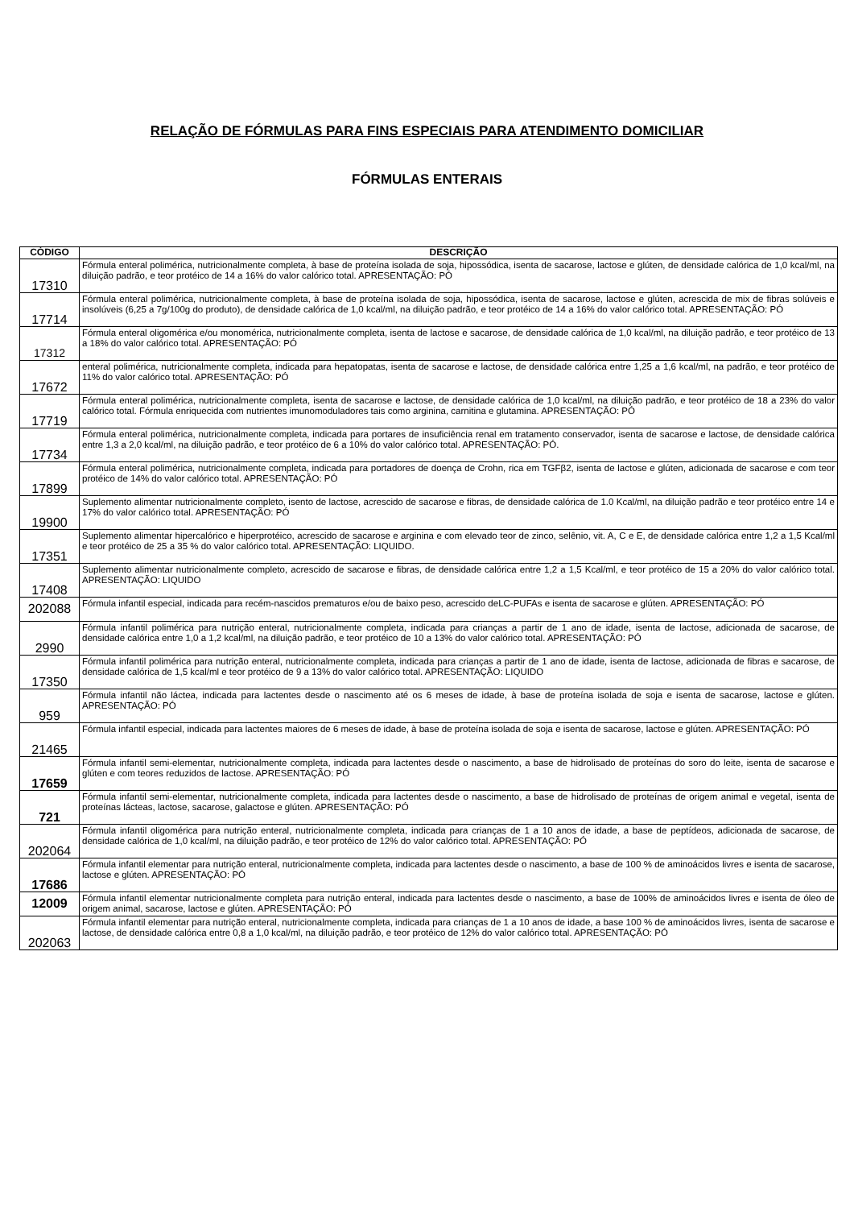RELAÇÃO DE FÓRMULAS PARA FINS ESPECIAIS PARA ATENDIMENTO DOMICILIAR
FÓRMULAS ENTERAIS
| CÓDIGO | DESCRIÇÃO |
| --- | --- |
| 17310 | Fórmula enteral polimérica, nutricionalmente completa, à base de proteína isolada de soja, hipossódica, isenta de sacarose, lactose e glúten, de densidade calórica de 1,0 kcal/ml, na diluição padrão, e teor protéico de 14 a 16% do valor calórico total. APRESENTAÇÃO: PÓ |
| 17714 | Fórmula enteral polimérica, nutricionalmente completa, à base de proteína isolada de soja, hipossódica, isenta de sacarose, lactose e glúten, acrescida de mix de fibras solúveis e insolúveis (6,25 a 7g/100g do produto), de densidade calórica de 1,0 kcal/ml, na diluição padrão, e teor protéico de 14 a 16% do valor calórico total. APRESENTAÇÃO: PÓ |
| 17312 | Fórmula enteral oligomérica e/ou monomérica, nutricionalmente completa, isenta de lactose e sacarose, de densidade calórica de 1,0 kcal/ml, na diluição padrão, e teor protéico de 13 a 18% do valor calórico total. APRESENTAÇÃO: PÓ |
| 17672 | enteral polimérica, nutricionalmente completa, indicada para hepatopatas, isenta de sacarose e lactose, de densidade calórica entre 1,25 a 1,6 kcal/ml, na padrão, e teor protéico de 11% do valor calórico total. APRESENTAÇÃO: PÓ |
| 17719 | Fórmula enteral polimérica, nutricionalmente completa, isenta de sacarose e lactose, de densidade calórica de 1,0 kcal/ml, na diluição padrão, e teor protéico de 18 a 23% do valor calórico total. Fórmula enriquecida com nutrientes imunomoduladores tais como arginina, carnitina e glutamina. APRESENTAÇÃO: PÓ |
| 17734 | Fórmula enteral polimérica, nutricionalmente completa, indicada para portares de insuficiência renal em tratamento conservador, isenta de sacarose e lactose, de densidade calórica entre 1,3 a 2,0 kcal/ml, na diluição padrão, e teor protéico de 6 a 10% do valor calórico total. APRESENTAÇÃO: PÓ. |
| 17899 | Fórmula enteral polimérica, nutricionalmente completa, indicada para portadores de doença de Crohn, rica em TGFβ2, isenta de lactose e glúten, adicionada de sacarose e com teor protéico de 14% do valor calórico total. APRESENTAÇÃO: PÓ |
| 19900 | Suplemento alimentar nutricionalmente completo, isento de lactose, acrescido de sacarose e fibras, de densidade calórica de 1.0 Kcal/ml, na diluição padrão e teor protéico entre 14 e 17% do valor calórico total. APRESENTAÇÃO: PÓ |
| 17351 | Suplemento alimentar hipercalórico e hiperprotéico, acrescido de sacarose e arginina e com elevado teor de zinco, selênio, vit. A, C e E, de densidade calórica entre 1,2 a 1,5 Kcal/ml e teor protéico de 25 a 35 % do valor calórico total. APRESENTAÇÃO: LIQUIDO. |
| 17408 | Suplemento alimentar nutricionalmente completo, acrescido de sacarose e fibras, de densidade calórica entre 1,2 a 1,5 Kcal/ml, e teor protéico de 15 a 20% do valor calórico total. APRESENTAÇÃO: LIQUIDO |
| 202088 | Fórmula infantil especial, indicada para recém-nascidos prematuros e/ou de baixo peso, acrescido deLC-PUFAs e isenta de sacarose e glúten. APRESENTAÇÃO: PÓ |
| 2990 | Fórmula infantil polimérica para nutrição enteral, nutricionalmente completa, indicada para crianças a partir de 1 ano de idade, isenta de lactose, adicionada de sacarose, de densidade calórica entre 1,0 a 1,2 kcal/ml, na diluição padrão, e teor protéico de 10 a 13% do valor calórico total. APRESENTAÇÃO: PÓ |
| 17350 | Fórmula infantil polimérica para nutrição enteral, nutricionalmente completa, indicada para crianças a partir de 1 ano de idade, isenta de lactose, adicionada de fibras e sacarose, de densidade calórica de 1,5 kcal/ml e teor protéico de 9 a 13% do valor calórico total. APRESENTAÇÃO: LIQUIDO |
| 959 | Fórmula infantil não láctea, indicada para lactentes desde o nascimento até os 6 meses de idade, à base de proteína isolada de soja e isenta de sacarose, lactose e glúten. APRESENTAÇÃO: PÓ |
| 21465 | Fórmula infantil especial, indicada para lactentes maiores de 6 meses de idade, à base de proteína isolada de soja e isenta de sacarose, lactose e glúten. APRESENTAÇÃO: PÓ |
| 17659 | Fórmula infantil semi-elementar, nutricionalmente completa, indicada para lactentes desde o nascimento, a base de hidrolisado de proteínas do soro do leite, isenta de sacarose e glúten e com teores reduzidos de lactose. APRESENTAÇÃO: PÓ |
| 721 | Fórmula infantil semi-elementar, nutricionalmente completa, indicada para lactentes desde o nascimento, a base de hidrolisado de proteínas de origem animal e vegetal, isenta de proteínas lácteas, lactose, sacarose, galactose e glúten. APRESENTAÇÃO: PÓ |
| 202064 | Fórmula infantil oligomérica para nutrição enteral, nutricionalmente completa, indicada para crianças de 1 a 10 anos de idade, a base de peptídeos, adicionada de sacarose, de densidade calórica de 1,0 kcal/ml, na diluição padrão, e teor protéico de 12% do valor calórico total. APRESENTAÇÃO: PÓ |
| 17686 | Fórmula infantil elementar para nutrição enteral, nutricionalmente completa, indicada para lactentes desde o nascimento, a base de 100 % de aminoácidos livres e isenta de sacarose, lactose e glúten. APRESENTAÇÃO: PÓ |
| 12009 | Fórmula infantil elementar nutricionalmente completa para nutrição enteral, indicada para lactentes desde o nascimento, a base de 100% de aminoácidos livres e isenta de óleo de origem animal, sacarose, lactose e glúten. APRESENTAÇÃO: PÓ |
| 202063 | Fórmula infantil elementar para nutrição enteral, nutricionalmente completa, indicada para crianças de 1 a 10 anos de idade, a base 100 % de aminoácidos livres, isenta de sacarose e lactose, de densidade calórica entre 0,8 a 1,0 kcal/ml, na diluição padrão, e teor protéico de 12% do valor calórico total. APRESENTAÇÃO: PÓ |